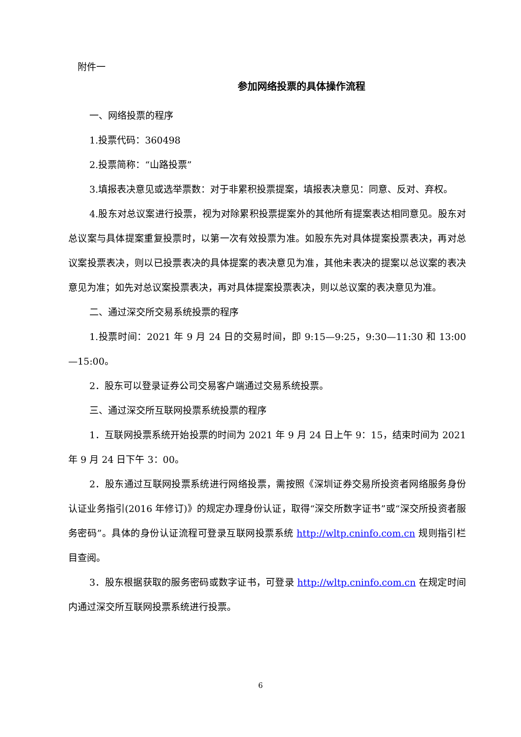附件一
参加网络投票的具体操作流程
一、网络投票的程序
1.投票代码：360498
2.投票简称：“山路投票”
3.填报表决意见或选举票数：对于非累积投票提案，填报表决意见：同意、反对、弃权。
4.股东对总议案进行投票，视为对除累积投票提案外的其他所有提案表达相同意见。股东对总议案与具体提案重复投票时，以第一次有效投票为准。如股东先对具体提案投票表决，再对总议案投票表决，则以已投票表决的具体提案的表决意见为准，其他未表决的提案以总议案的表决意见为准；如先对总议案投票表决，再对具体提案投票表决，则以总议案的表决意见为准。
二、通过深交所交易系统投票的程序
1.投票时间：2021 年 9 月 24 日的交易时间，即 9:15—9:25，9:30—11:30 和 13:00—15:00。
2．股东可以登录证券公司交易客户端通过交易系统投票。
三、通过深交所互联网投票系统投票的程序
1．互联网投票系统开始投票的时间为 2021 年 9 月 24 日上午 9：15，结束时间为 2021 年 9 月 24 日下午 3：00。
2．股东通过互联网投票系统进行网络投票，需按照《深圳证券交易所投资者网络服务身份认证业务指引(2016 年修订)》的规定办理身份认证，取得“深交所数字证书”或“深交所投资者服务密码”。具体的身份认证流程可登录互联网投票系统 http://wltp.cninfo.com.cn 规则指引栏目查阅。
3．股东根据获取的服务密码或数字证书，可登录 http://wltp.cninfo.com.cn 在规定时间内通过深交所互联网投票系统进行投票。
6